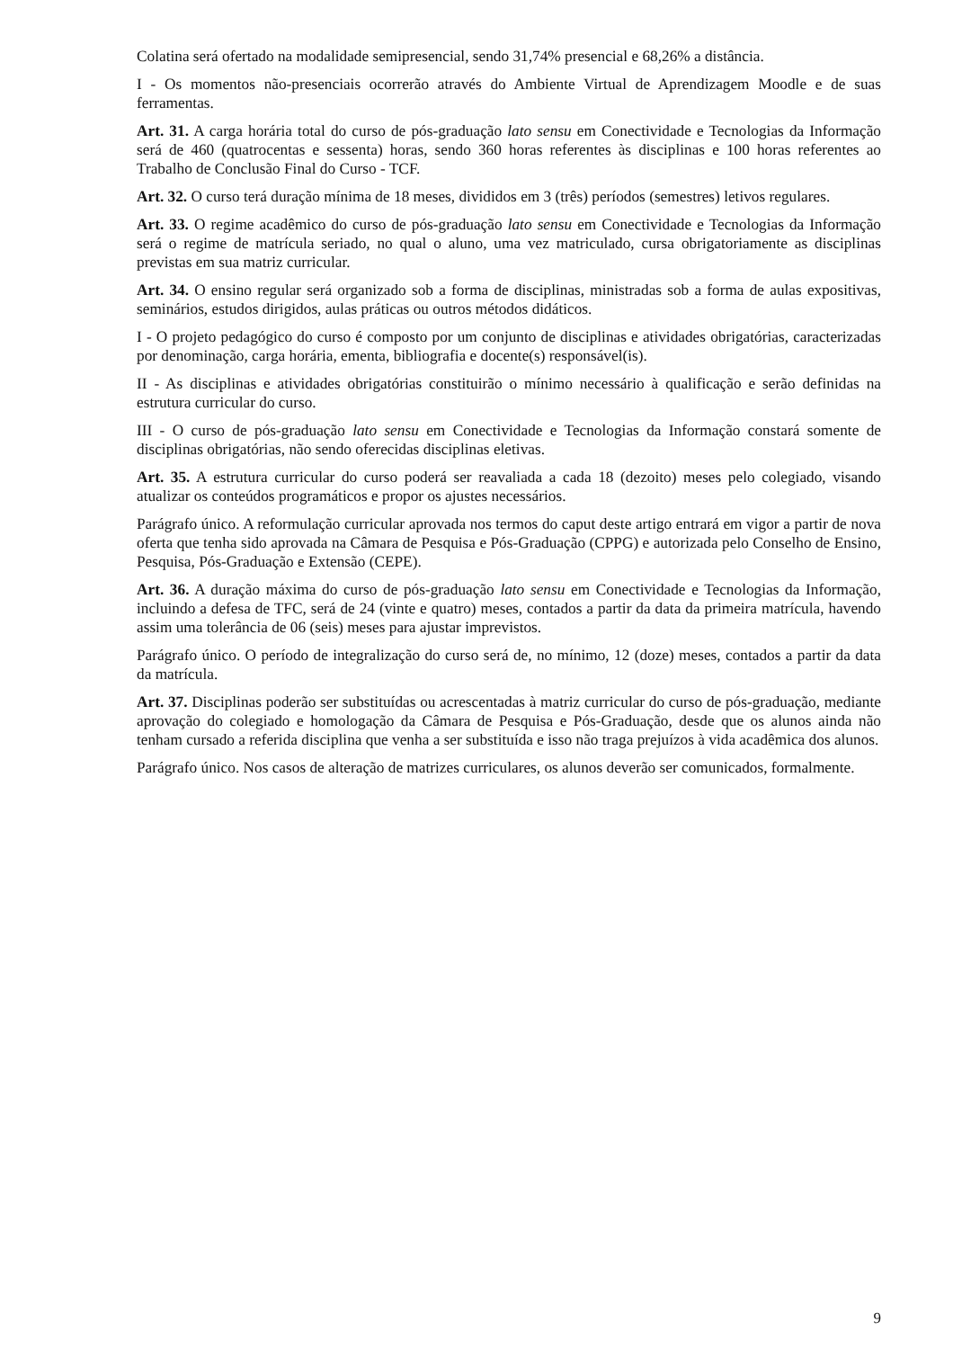Colatina será ofertado na modalidade semipresencial, sendo 31,74% presencial e 68,26% a distância.
I - Os momentos não-presenciais ocorrerão através do Ambiente Virtual de Aprendizagem Moodle e de suas ferramentas.
Art. 31. A carga horária total do curso de pós-graduação lato sensu em Conectividade e Tecnologias da Informação será de 460 (quatrocentas e sessenta) horas, sendo 360 horas referentes às disciplinas e 100 horas referentes ao Trabalho de Conclusão Final do Curso - TCF.
Art. 32. O curso terá duração mínima de 18 meses, divididos em 3 (três) períodos (semestres) letivos regulares.
Art. 33. O regime acadêmico do curso de pós-graduação lato sensu em Conectividade e Tecnologias da Informação será o regime de matrícula seriado, no qual o aluno, uma vez matriculado, cursa obrigatoriamente as disciplinas previstas em sua matriz curricular.
Art. 34. O ensino regular será organizado sob a forma de disciplinas, ministradas sob a forma de aulas expositivas, seminários, estudos dirigidos, aulas práticas ou outros métodos didáticos.
I - O projeto pedagógico do curso é composto por um conjunto de disciplinas e atividades obrigatórias, caracterizadas por denominação, carga horária, ementa, bibliografia e docente(s) responsável(is).
II - As disciplinas e atividades obrigatórias constituirão o mínimo necessário à qualificação e serão definidas na estrutura curricular do curso.
III - O curso de pós-graduação lato sensu em Conectividade e Tecnologias da Informação constará somente de disciplinas obrigatórias, não sendo oferecidas disciplinas eletivas.
Art. 35. A estrutura curricular do curso poderá ser reavaliada a cada 18 (dezoito) meses pelo colegiado, visando atualizar os conteúdos programáticos e propor os ajustes necessários.
Parágrafo único. A reformulação curricular aprovada nos termos do caput deste artigo entrará em vigor a partir de nova oferta que tenha sido aprovada na Câmara de Pesquisa e Pós-Graduação (CPPG) e autorizada pelo Conselho de Ensino, Pesquisa, Pós-Graduação e Extensão (CEPE).
Art. 36. A duração máxima do curso de pós-graduação lato sensu em Conectividade e Tecnologias da Informação, incluindo a defesa de TFC, será de 24 (vinte e quatro) meses, contados a partir da data da primeira matrícula, havendo assim uma tolerância de 06 (seis) meses para ajustar imprevistos.
Parágrafo único. O período de integralização do curso será de, no mínimo, 12 (doze) meses, contados a partir da data da matrícula.
Art. 37. Disciplinas poderão ser substituídas ou acrescentadas à matriz curricular do curso de pós-graduação, mediante aprovação do colegiado e homologação da Câmara de Pesquisa e Pós-Graduação, desde que os alunos ainda não tenham cursado a referida disciplina que venha a ser substituída e isso não traga prejuízos à vida acadêmica dos alunos.
Parágrafo único. Nos casos de alteração de matrizes curriculares, os alunos deverão ser comunicados, formalmente.
9